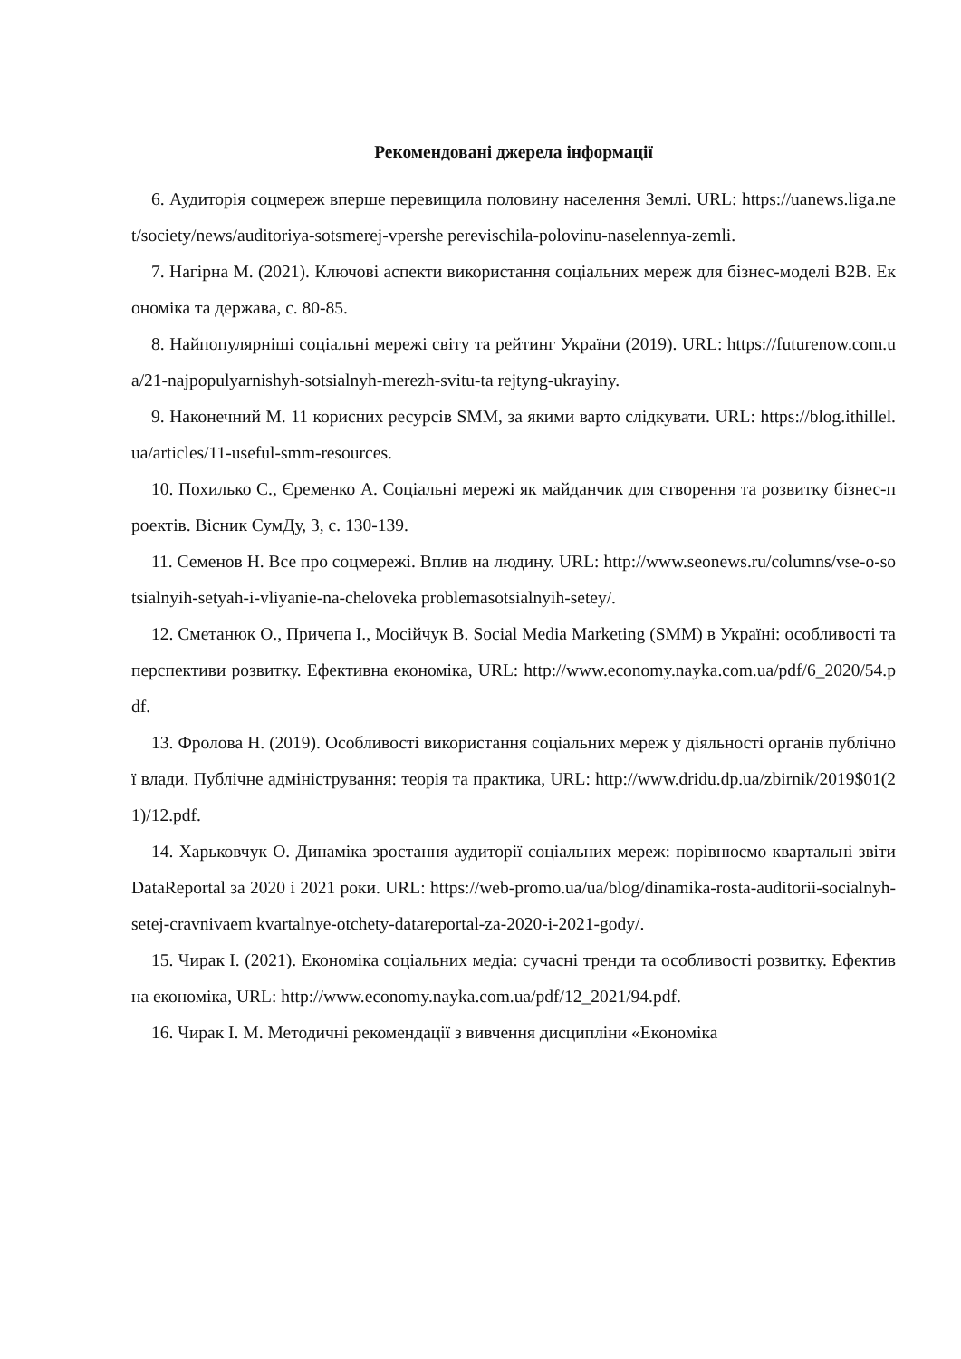Рекомендовані джерела інформації
6. Аудиторія соцмереж вперше перевищила половину населення Землі. URL: https://uanews.liga.net/society/news/auditoriya-sotsmerej-vpershe perevischila-polovinu-naselennya-zemli.
7. Нагірна М. (2021). Ключові аспекти використання соціальних мереж для бізнес-моделі В2В. Економіка та держава, с. 80-85.
8. Найпопулярніші соціальні мережі світу та рейтинг України (2019). URL: https://futurenow.com.ua/21-najpopulyarnishyh-sotsialnyh-merezh-svitu-ta rejtyng-ukrayiny.
9. Наконечний М. 11 корисних ресурсів SMM, за якими варто слідкувати. URL: https://blog.ithillel.ua/articles/11-useful-smm-resources.
10. Похилько С., Єременко А. Соціальні мережі як майданчик для створення та розвитку бізнес-проектів. Вісник СумДу, 3, с. 130-139.
11. Семенов Н. Все про соцмережі. Вплив на людину. URL: http://www.seonews.ru/columns/vse-o-sotsialnyih-setyah-i-vliyanie-na-cheloveka problemasotsialnyih-setey/.
12. Сметанюк О., Причепа І., Мосійчук В. Social Media Marketing (SMM) в Україні: особливості та перспективи розвитку. Ефективна економіка, URL: http://www.economy.nayka.com.ua/pdf/6_2020/54.pdf.
13. Фролова Н. (2019). Особливості використання соціальних мереж у діяльності органів публічної влади. Публічне адміністрування: теорія та практика, URL: http://www.dridu.dp.ua/zbirnik/2019$01(21)/12.pdf.
14. Харьковчук О. Динаміка зростання аудиторії соціальних мереж: порівнюємо квартальні звіти DataReportal за 2020 і 2021 роки. URL: https://web-promo.ua/ua/blog/dinamika-rosta-auditorii-socialnyh-setej-cravnivaem kvartalnye-otchety-datareportal-za-2020-i-2021-gody/.
15. Чирак І. (2021). Економіка соціальних медіа: сучасні тренди та особливості розвитку. Ефективна економіка, URL: http://www.economy.nayka.com.ua/pdf/12_2021/94.pdf.
16. Чирак І. М. Методичні рекомендації з вивчення дисципліни «Економіка